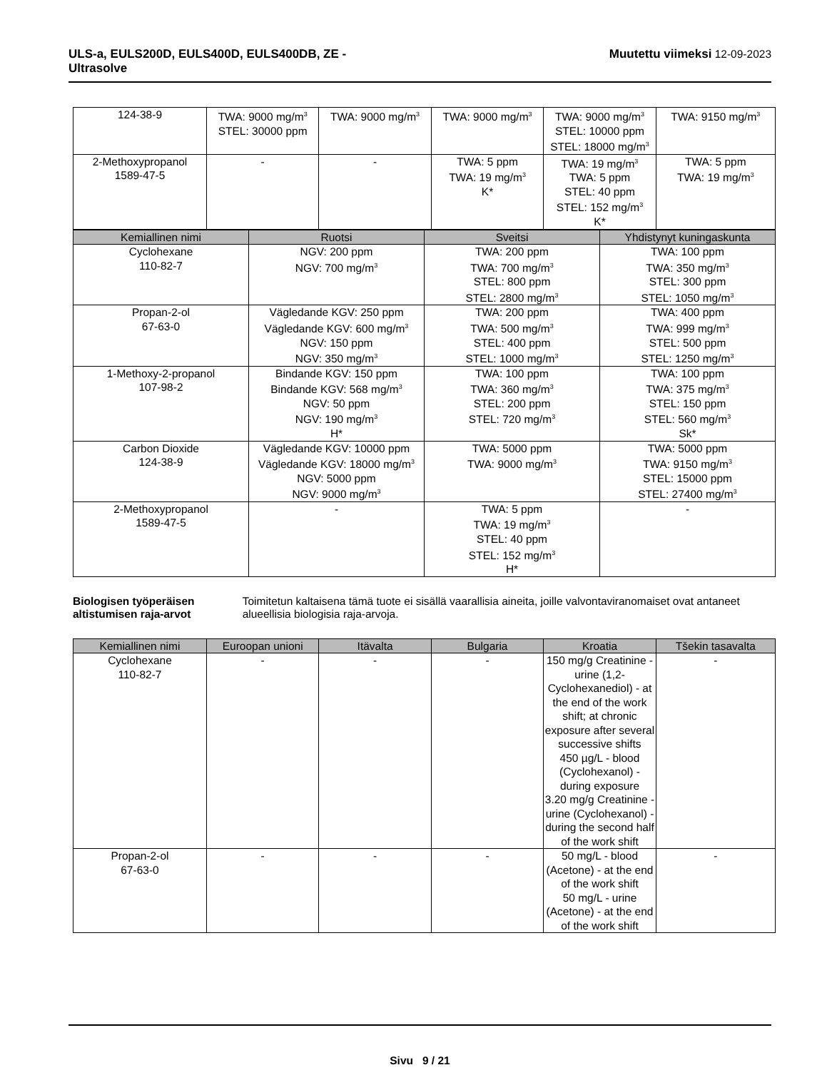ULS-a, EULS200D, EULS400D, EULS400DB, ZE -
Ultrasolve Muutettu viimeksi 12-09-2023
| 124-38-9 | TWA: 9000 mg/m<sup>3</sup> STEL: 30000 ppm | TWA: 9000 mg/m<sup>3</sup> | TWA: 9000 mg/m<sup>3</sup> | TWA: 9000 mg/m<sup>3</sup> STEL: 10000 ppm STEL: 18000 mg/m<sup>3</sup> | TWA: 9150 mg/m<sup>3</sup> |
| 2-Methoxypropanol 1589-47-5 | - | - | TWA: 5 ppm TWA: 19 mg/m<sup>3</sup> K* | TWA: 19 mg/m<sup>3</sup> TWA: 5 ppm STEL: 40 ppm STEL: 152 mg/m<sup>3</sup> K* | TWA: 5 ppm TWA: 19 mg/m<sup>3</sup> |
| Kemiallinen nimi | Ruotsi | Sveitsi | Yhdistynyt kuningaskunta |
| --- | --- | --- | --- |
| Cyclohexane 110-82-7 | NGV: 200 ppm NGV: 700 mg/m<sup>3</sup> | TWA: 200 ppm TWA: 700 mg/m<sup>3</sup> STEL: 800 ppm STEL: 2800 mg/m<sup>3</sup> | TWA: 100 ppm TWA: 350 mg/m<sup>3</sup> STEL: 300 ppm STEL: 1050 mg/m<sup>3</sup> |
| Propan-2-ol 67-63-0 | Vägledande KGV: 250 ppm Vägledande KGV: 600 mg/m<sup>3</sup> NGV: 150 ppm NGV: 350 mg/m<sup>3</sup> | TWA: 200 ppm TWA: 500 mg/m<sup>3</sup> STEL: 400 ppm STEL: 1000 mg/m<sup>3</sup> | TWA: 400 ppm TWA: 999 mg/m<sup>3</sup> STEL: 500 ppm STEL: 1250 mg/m<sup>3</sup> |
| 1-Methoxy-2-propanol 107-98-2 | Bindande KGV: 150 ppm Bindande KGV: 568 mg/m<sup>3</sup> NGV: 50 ppm NGV: 190 mg/m<sup>3</sup> H* | TWA: 100 ppm TWA: 360 mg/m<sup>3</sup> STEL: 200 ppm STEL: 720 mg/m<sup>3</sup> | TWA: 100 ppm TWA: 375 mg/m<sup>3</sup> STEL: 150 ppm STEL: 560 mg/m<sup>3</sup> Sk* |
| Carbon Dioxide 124-38-9 | Vägledande KGV: 10000 ppm Vägledande KGV: 18000 mg/m<sup>3</sup> NGV: 5000 ppm NGV: 9000 mg/m<sup>3</sup> | TWA: 5000 ppm TWA: 9000 mg/m<sup>3</sup> | TWA: 5000 ppm TWA: 9150 mg/m<sup>3</sup> STEL: 15000 ppm STEL: 27400 mg/m<sup>3</sup> |
| 2-Methoxypropanol 1589-47-5 | - | TWA: 5 ppm TWA: 19 mg/m<sup>3</sup> STEL: 40 ppm STEL: 152 mg/m<sup>3</sup> H* | - |
Biologisen työperäisen altistumisen raja-arvot Toimitetun kaltaisena tämä tuote ei sisällä vaarallisia aineita, joille valvontaviranomaiset ovat antaneet alueellisia biologisia raja-arvoja.
| Kemiallinen nimi | Euroopan unioni | Itävalta | Bulgaria | Kroatia | Tšekin tasavalta |
| --- | --- | --- | --- | --- | --- |
| Cyclohexane 110-82-7 | - | - | - | 150 mg/g Creatinine - urine (1,2-Cyclohexanediol) - at the end of the work shift; at chronic exposure after several successive shifts 450 µg/L - blood (Cyclohexanol) - during exposure 3.20 mg/g Creatinine - urine (Cyclohexanol) - during the second half of the work shift | - |
| Propan-2-ol 67-63-0 | - | - | - | 50 mg/L - blood (Acetone) - at the end of the work shift 50 mg/L - urine (Acetone) - at the end of the work shift | - |
Sivu 9 / 21